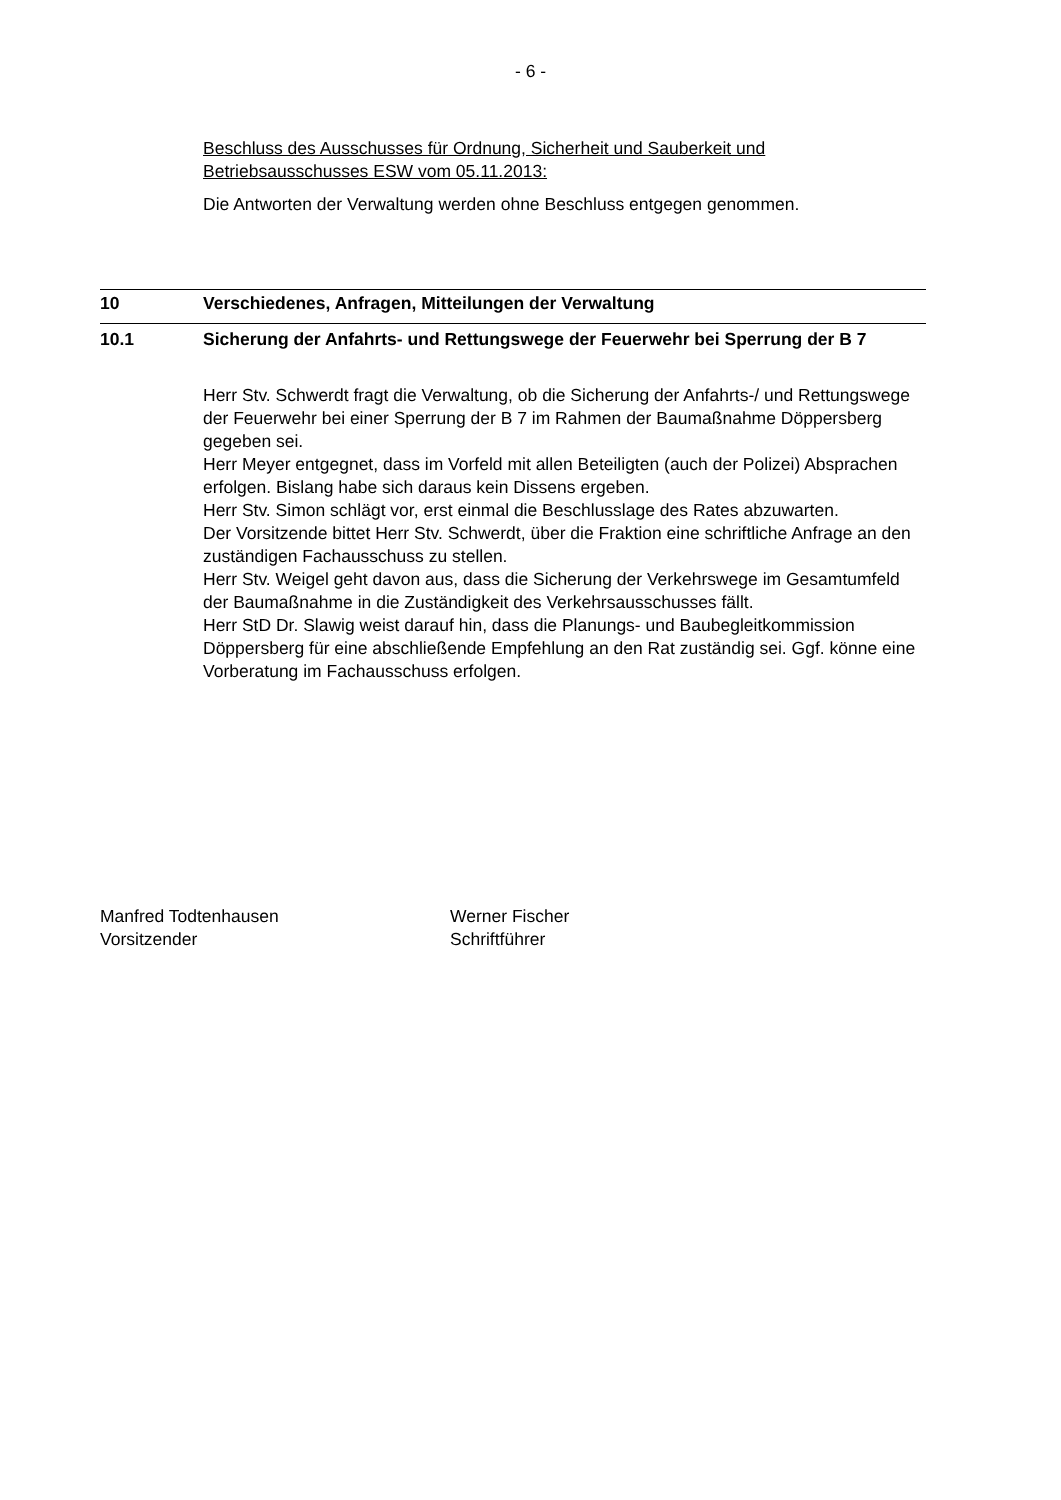- 6 -
Beschluss des Ausschusses für Ordnung, Sicherheit und Sauberkeit und Betriebsausschusses ESW vom 05.11.2013:
Die Antworten der Verwaltung werden ohne Beschluss entgegen genommen.
10 Verschiedenes, Anfragen, Mitteilungen der Verwaltung
10.1 Sicherung der Anfahrts- und Rettungswege der Feuerwehr bei Sperrung der B 7
Herr Stv. Schwerdt fragt die Verwaltung, ob die Sicherung der Anfahrts-/ und Rettungswege der Feuerwehr bei einer Sperrung der B 7 im Rahmen der Baumaßnahme Döppersberg gegeben sei.
Herr Meyer entgegnet, dass im Vorfeld mit allen Beteiligten (auch der Polizei) Absprachen erfolgen. Bislang habe sich daraus kein Dissens ergeben.
Herr Stv. Simon schlägt vor, erst einmal die Beschlusslage des Rates abzuwarten.
Der Vorsitzende bittet Herr Stv. Schwerdt, über die Fraktion eine schriftliche Anfrage an den zuständigen Fachausschuss zu stellen.
Herr Stv. Weigel geht davon aus, dass die Sicherung der Verkehrswege im Gesamtumfeld der Baumaßnahme in die Zuständigkeit des Verkehrsausschusses fällt.
Herr StD Dr. Slawig weist darauf hin, dass die Planungs- und Baubegleitkommission Döppersberg für eine abschließende Empfehlung an den Rat zuständig sei. Ggf. könne eine Vorberatung im Fachausschuss erfolgen.
Manfred Todtenhausen
Vorsitzender
Werner Fischer
Schriftführer